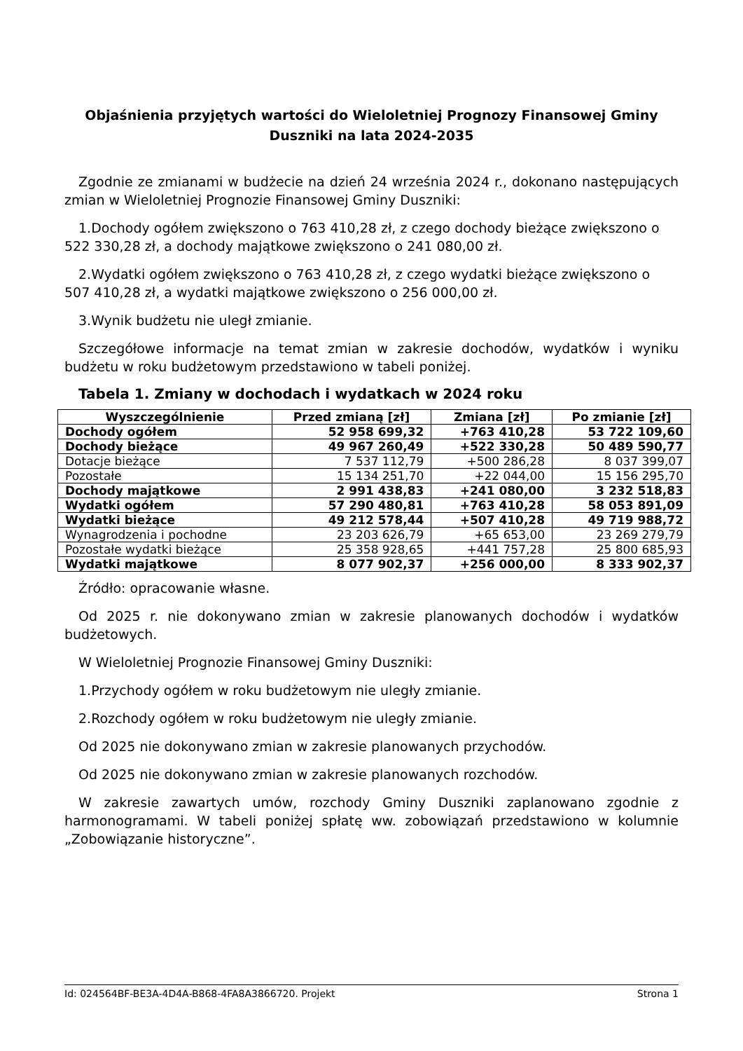Objaśnienia przyjętych wartości do Wieloletniej Prognozy Finansowej Gminy Duszniki na lata 2024-2035
Zgodnie ze zmianami w budżecie na dzień 24 września 2024 r., dokonano następujących zmian w Wieloletniej Prognozie Finansowej Gminy Duszniki:
1.Dochody ogółem zwiększono o 763 410,28 zł, z czego dochody bieżące zwiększono o 522 330,28 zł, a dochody majątkowe zwiększono o 241 080,00 zł.
2.Wydatki ogółem zwiększono o 763 410,28 zł, z czego wydatki bieżące zwiększono o 507 410,28 zł, a wydatki majątkowe zwiększono o 256 000,00 zł.
3.Wynik budżetu nie uległ zmianie.
Szczegółowe informacje na temat zmian w zakresie dochodów, wydatków i wyniku budżetu w roku budżetowym przedstawiono w tabeli poniżej.
Tabela 1. Zmiany w dochodach i wydatkach w 2024 roku
| Wyszczególnienie | Przed zmianą [zł] | Zmiana [zł] | Po zmianie [zł] |
| --- | --- | --- | --- |
| Dochody ogółem | 52 958 699,32 | +763 410,28 | 53 722 109,60 |
| Dochody bieżące | 49 967 260,49 | +522 330,28 | 50 489 590,77 |
| Dotacje bieżące | 7 537 112,79 | +500 286,28 | 8 037 399,07 |
| Pozostałe | 15 134 251,70 | +22 044,00 | 15 156 295,70 |
| Dochody majątkowe | 2 991 438,83 | +241 080,00 | 3 232 518,83 |
| Wydatki ogółem | 57 290 480,81 | +763 410,28 | 58 053 891,09 |
| Wydatki bieżące | 49 212 578,44 | +507 410,28 | 49 719 988,72 |
| Wynagrodzenia i pochodne | 23 203 626,79 | +65 653,00 | 23 269 279,79 |
| Pozostałe wydatki bieżące | 25 358 928,65 | +441 757,28 | 25 800 685,93 |
| Wydatki majątkowe | 8 077 902,37 | +256 000,00 | 8 333 902,37 |
Źródło: opracowanie własne.
Od 2025 r. nie dokonywano zmian w zakresie planowanych dochodów i wydatków budżetowych.
W Wieloletniej Prognozie Finansowej Gminy Duszniki:
1.Przychody ogółem w roku budżetowym nie uległy zmianie.
2.Rozchody ogółem w roku budżetowym nie uległy zmianie.
Od 2025 nie dokonywano zmian w zakresie planowanych przychodów.
Od 2025 nie dokonywano zmian w zakresie planowanych rozchodów.
W zakresie zawartych umów, rozchody Gminy Duszniki zaplanowano zgodnie z harmonogramami. W tabeli poniżej spłatę ww. zobowiązań przedstawiono w kolumnie „Zobowiązanie historyczne”.
Id: 024564BF-BE3A-4D4A-B868-4FA8A3866720. Projekt Strona 1